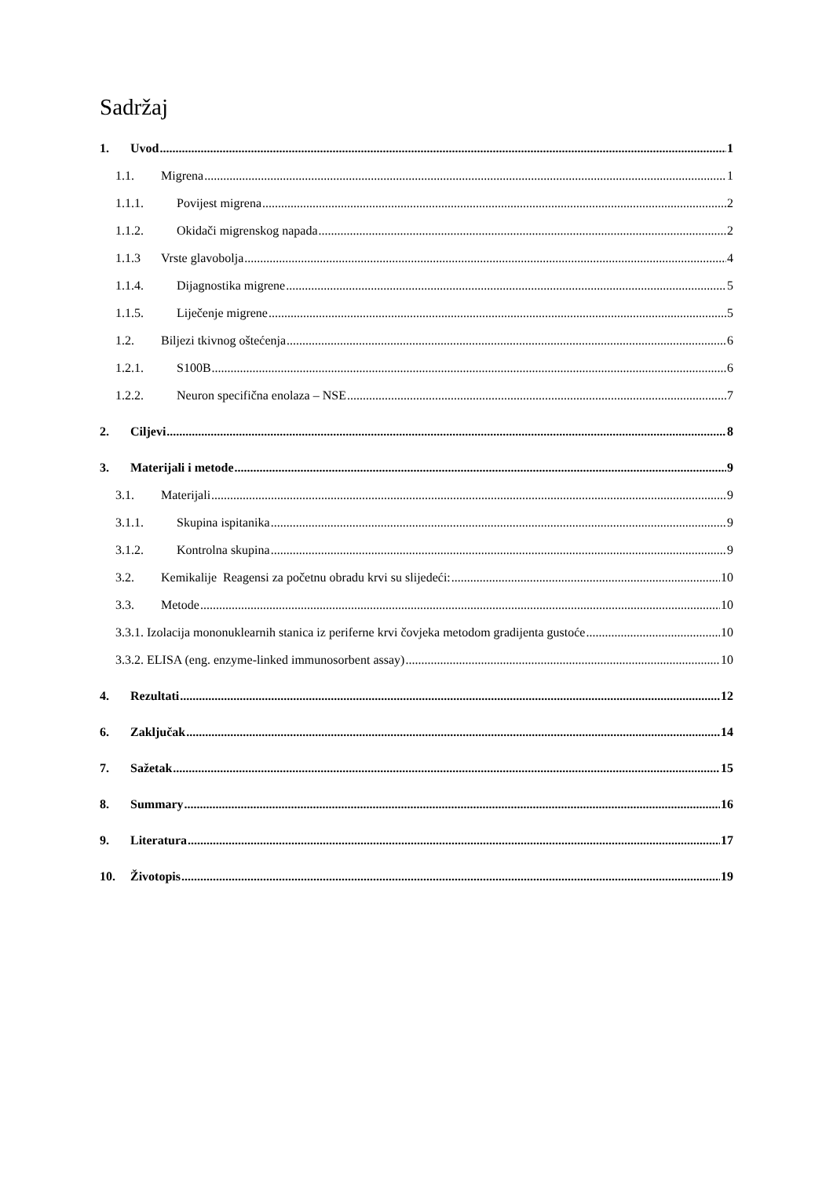Sadržaj
1. Uvod 1
1.1. Migrena 1
1.1.1. Povijest migrena 2
1.1.2. Okidači migrenskog napada 2
1.1.3 Vrste glavobolja 4
1.1.4. Dijagnostika migrene 5
1.1.5. Liječenje migrene 5
1.2. Biljezi tkivnog oštećenja 6
1.2.1. S100B 6
1.2.2. Neuron specifična enolaza – NSE 7
2. Ciljevi 8
3. Materijali i metode 9
3.1. Materijali 9
3.1.1. Skupina ispitanika 9
3.1.2. Kontrolna skupina 9
3.2. Kemikalije Reagensi za početnu obradu krvi su slijedeći: 10
3.3. Metode 10
3.3.1. Izolacija mononuklearnih stanica iz periferne krvi čovjeka metodom gradijenta gustoće 10
3.3.2. ELISA (eng. enzyme-linked immunosorbent assay) 10
4. Rezultati 12
6. Zaključak 14
7. Sažetak 15
8. Summary 16
9. Literatura 17
10. Životopis 19